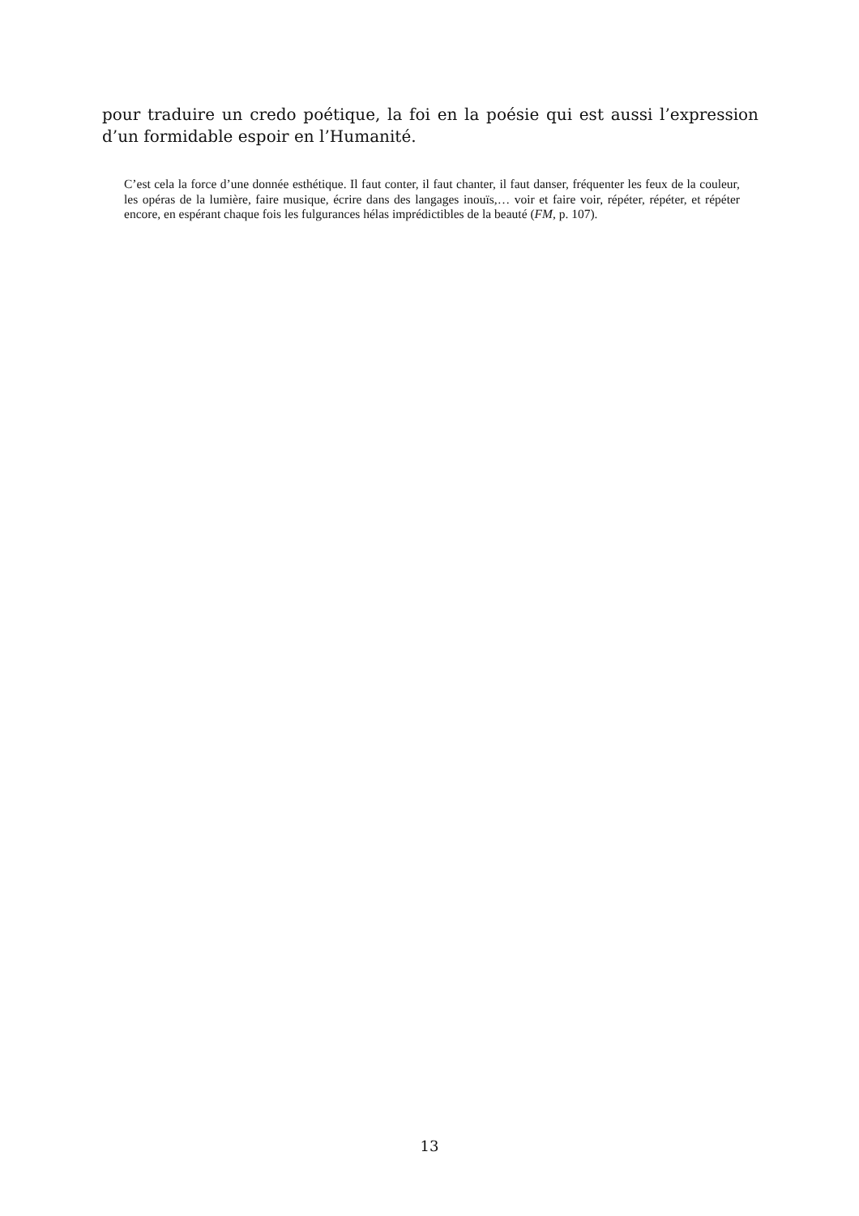pour traduire un credo poétique, la foi en la poésie qui est aussi l’expression d’un formidable espoir en l’Humanité.
C’est cela la force d’une donnée esthétique. Il faut conter, il faut chanter, il faut danser, fréquenter les feux de la couleur, les opéras de la lumière, faire musique, écrire dans des langages inouïs,… voir et faire voir, répéter, répéter, et répéter encore, en espérant chaque fois les fulgurances hélas imprédictibles de la beauté (FM, p. 107).
13